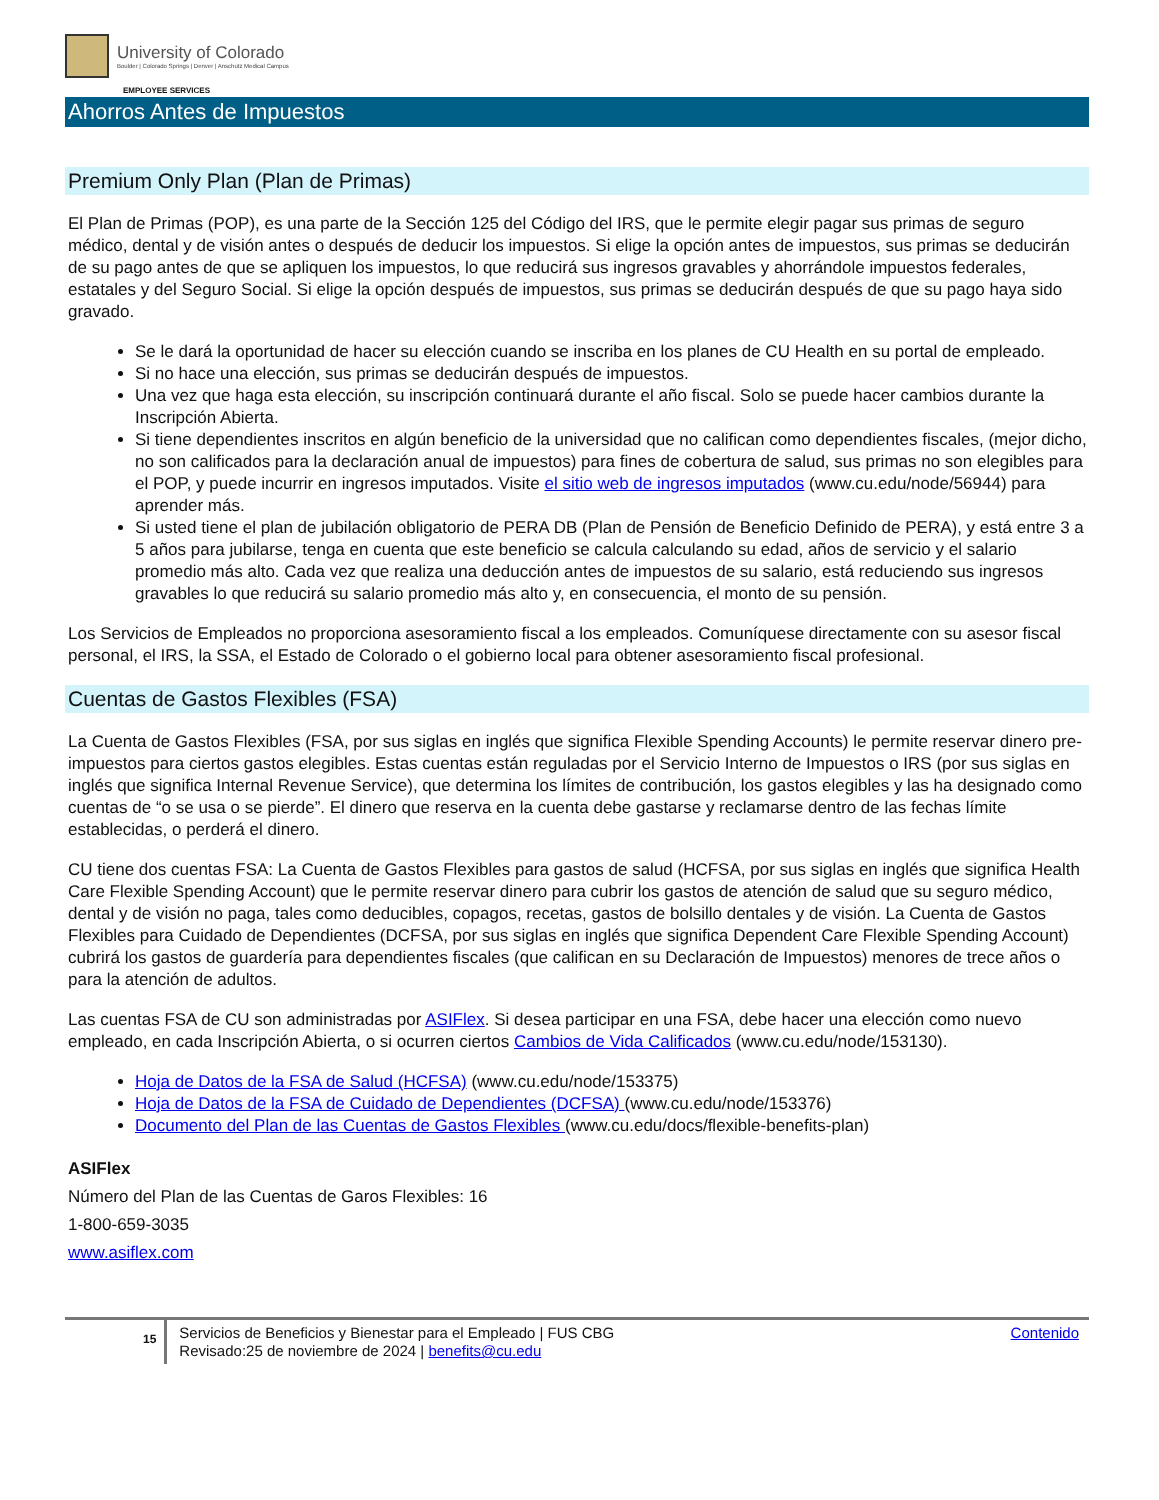University of Colorado
Boulder | Colorado Springs | Denver | Anschutz Medical Campus
EMPLOYEE SERVICES
Ahorros Antes de Impuestos
Premium Only Plan (Plan de Primas)
El Plan de Primas (POP), es una parte de la Sección 125 del Código del IRS, que le permite elegir pagar sus primas de seguro médico, dental y de visión antes o después de deducir los impuestos. Si elige la opción antes de impuestos, sus primas se deducirán de su pago antes de que se apliquen los impuestos, lo que reducirá sus ingresos gravables y ahorrándole impuestos federales, estatales y del Seguro Social. Si elige la opción después de impuestos, sus primas se deducirán después de que su pago haya sido gravado.
Se le dará la oportunidad de hacer su elección cuando se inscriba en los planes de CU Health en su portal de empleado.
Si no hace una elección, sus primas se deducirán después de impuestos.
Una vez que haga esta elección, su inscripción continuará durante el año fiscal. Solo se puede hacer cambios durante la Inscripción Abierta.
Si tiene dependientes inscritos en algún beneficio de la universidad que no califican como dependientes fiscales, (mejor dicho, no son calificados para la declaración anual de impuestos) para fines de cobertura de salud, sus primas no son elegibles para el POP, y puede incurrir en ingresos imputados. Visite el sitio web de ingresos imputados (www.cu.edu/node/56944) para aprender más.
Si usted tiene el plan de jubilación obligatorio de PERA DB (Plan de Pensión de Beneficio Definido de PERA), y está entre 3 a 5 años para jubilarse, tenga en cuenta que este beneficio se calcula calculando su edad, años de servicio y el salario promedio más alto. Cada vez que realiza una deducción antes de impuestos de su salario, está reduciendo sus ingresos gravables lo que reducirá su salario promedio más alto y, en consecuencia, el monto de su pensión.
Los Servicios de Empleados no proporciona asesoramiento fiscal a los empleados. Comuníquese directamente con su asesor fiscal personal, el IRS, la SSA, el Estado de Colorado o el gobierno local para obtener asesoramiento fiscal profesional.
Cuentas de Gastos Flexibles (FSA)
La Cuenta de Gastos Flexibles (FSA, por sus siglas en inglés que significa Flexible Spending Accounts) le permite reservar dinero pre-impuestos para ciertos gastos elegibles. Estas cuentas están reguladas por el Servicio Interno de Impuestos o IRS (por sus siglas en inglés que significa Internal Revenue Service), que determina los límites de contribución, los gastos elegibles y las ha designado como cuentas de “o se usa o se pierde”. El dinero que reserva en la cuenta debe gastarse y reclamarse dentro de las fechas límite establecidas, o perderá el dinero.
CU tiene dos cuentas FSA: La Cuenta de Gastos Flexibles para gastos de salud (HCFSA, por sus siglas en inglés que significa Health Care Flexible Spending Account) que le permite reservar dinero para cubrir los gastos de atención de salud que su seguro médico, dental y de visión no paga, tales como deducibles, copagos, recetas, gastos de bolsillo dentales y de visión. La Cuenta de Gastos Flexibles para Cuidado de Dependientes (DCFSA, por sus siglas en inglés que significa Dependent Care Flexible Spending Account) cubrirá los gastos de guardería para dependientes fiscales (que califican en su Declaración de Impuestos) menores de trece años o para la atención de adultos.
Las cuentas FSA de CU son administradas por ASIFlex. Si desea participar en una FSA, debe hacer una elección como nuevo empleado, en cada Inscripción Abierta, o si ocurren ciertos Cambios de Vida Calificados (www.cu.edu/node/153130).
Hoja de Datos de la FSA de Salud (HCFSA) (www.cu.edu/node/153375)
Hoja de Datos de la FSA de Cuidado de Dependientes (DCFSA) (www.cu.edu/node/153376)
Documento del Plan de las Cuentas de Gastos Flexibles (www.cu.edu/docs/flexible-benefits-plan)
ASIFlex
Número del Plan de las Cuentas de Garos Flexibles: 16
1-800-659-3035
www.asiflex.com
15
Servicios de Beneficios y Bienestar para el Empleado | FUS CBG
Revisado:25 de noviembre de 2024 | benefits@cu.edu
Contenido